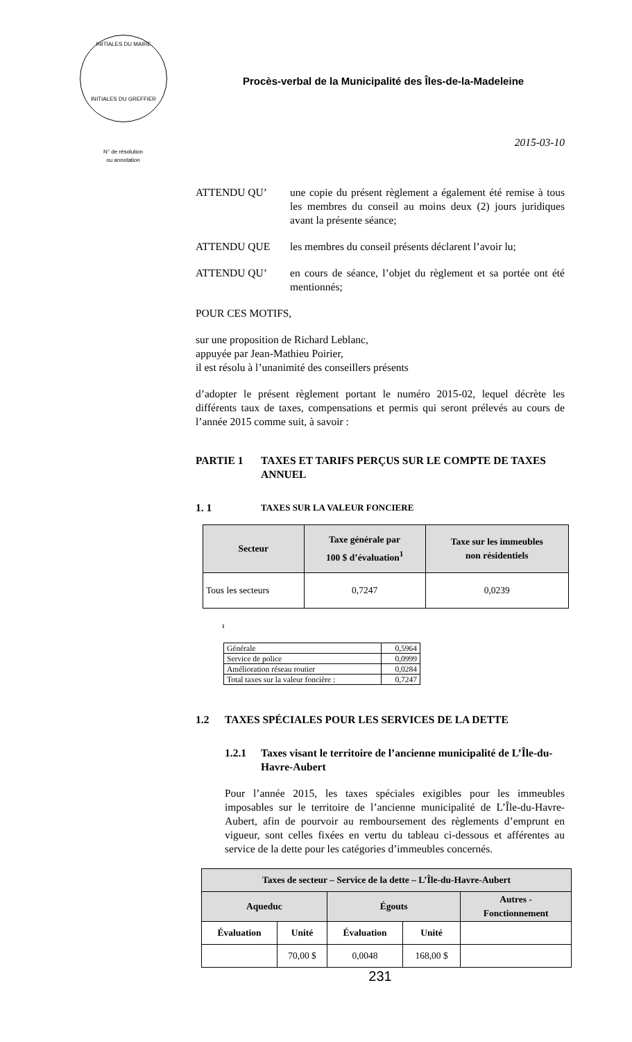INITIALES DU MAIRE
INITIALES DU GREFFIER
Procès-verbal de la Municipalité des Îles-de-la-Madeleine
N° de résolution
ou annotation
2015-03-10
ATTENDU QU’ une copie du présent règlement a également été remise à tous les membres du conseil au moins deux (2) jours juridiques avant la présente séance;
ATTENDU QUE les membres du conseil présents déclarent l’avoir lu;
ATTENDU QU’ en cours de séance, l’objet du règlement et sa portée ont été mentionnés;
POUR CES MOTIFS,
sur une proposition de Richard Leblanc,
appuyée par Jean-Mathieu Poirier,
il est résolu à l’unanimité des conseillers présents
d’adopter le présent règlement portant le numéro 2015-02, lequel décrète les différents taux de taxes, compensations et permis qui seront prélevés au cours de l’année 2015 comme suit, à savoir :
PARTIE 1 TAXES ET TARIFS PERÇUS SUR LE COMPTE DE TAXES ANNUEL
1. 1 TAXES SUR LA VALEUR FONCIERE
| Secteur | Taxe générale par 100 $ d’évaluation<sup>1</sup> | Taxe sur les immeubles non résidentiels |
| --- | --- | --- |
| Tous les secteurs | 0,7247 | 0,0239 |
<sup>1</sup>
| Générale | 0,5964 |
| Service de police | 0,0999 |
| Amélioration réseau routier | 0,0284 |
| Total taxes sur la valeur foncière : | 0,7247 |
1.2 TAXES SPÉCIALES POUR LES SERVICES DE LA DETTE
1.2.1 Taxes visant le territoire de l’ancienne municipalité de L’Île-du-Havre-Aubert
Pour l’année 2015, les taxes spéciales exigibles pour les immeubles imposables sur le territoire de l’ancienne municipalité de L’Île-du-Havre-Aubert, afin de pourvoir au remboursement des règlements d’emprunt en vigueur, sont celles fixées en vertu du tableau ci-dessous et afférentes au service de la dette pour les catégories d’immeubles concernés.
| Taxes de secteur – Service de la dette – L’Île-du-Havre-Aubert | | | | |
| --- | --- | --- | --- | --- |
| Aqueduc | | Égouts | | Autres - Fonctionnement |
| Évaluation | Unité | Évaluation | Unité | |
| | 70,00 $ | 0,0048 | 168,00 $ | |
231